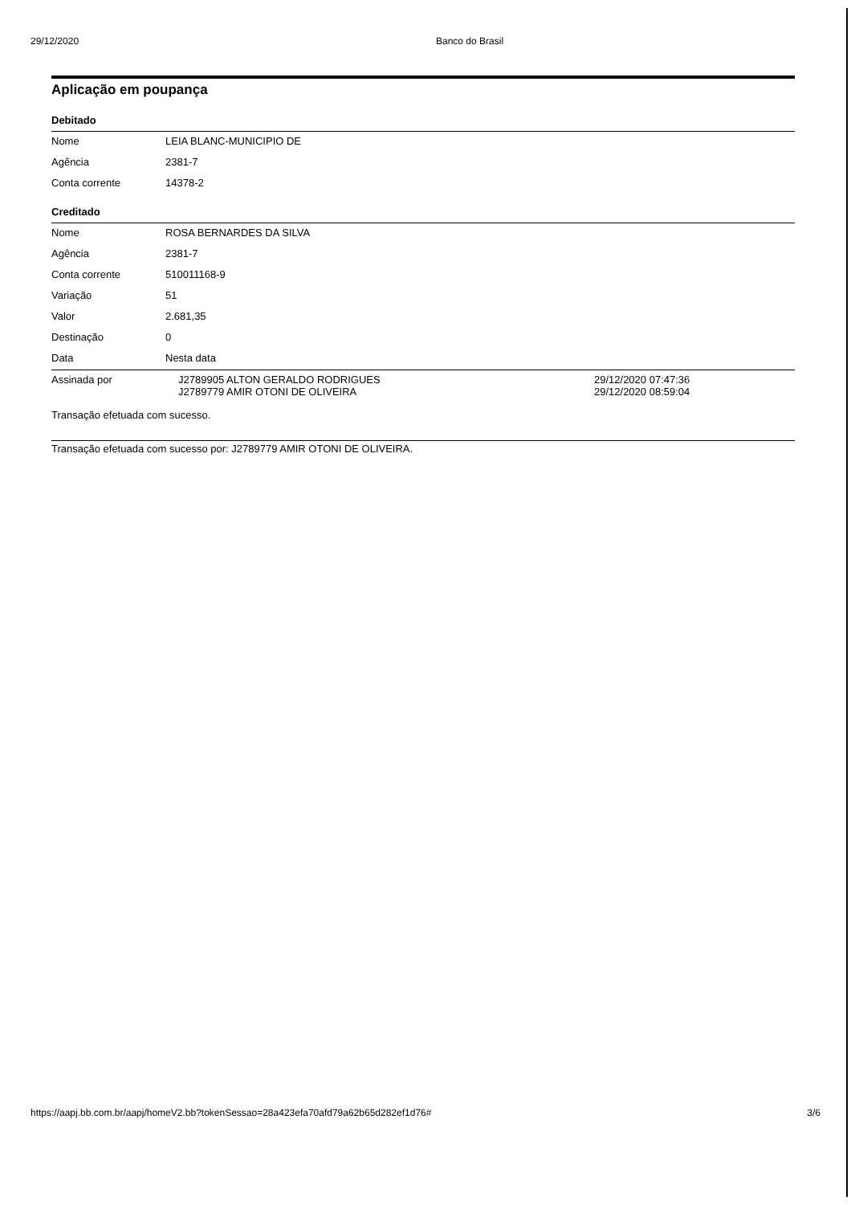29/12/2020 Banco do Brasil
Aplicação em poupança
Debitado
| Nome | LEIA BLANC-MUNICIPIO DE |
| Agência | 2381-7 |
| Conta corrente | 14378-2 |
Creditado
| Nome | ROSA BERNARDES DA SILVA | |
| Agência | 2381-7 | |
| Conta corrente | 510011168-9 | |
| Variação | 51 | |
| Valor | 2.681,35 | |
| Destinação | 0 | |
| Data | Nesta data | |
| Assinada por | J2789905 ALTON GERALDO RODRIGUES J2789779 AMIR OTONI DE OLIVEIRA | 29/12/2020 07:47:36 29/12/2020 08:59:04 |
Transação efetuada com sucesso.
Transação efetuada com sucesso por: J2789779 AMIR OTONI DE OLIVEIRA.
https://aapj.bb.com.br/aapj/homeV2.bb?tokenSessao=28a423efa70afd79a62b65d282ef1d76# 3/6